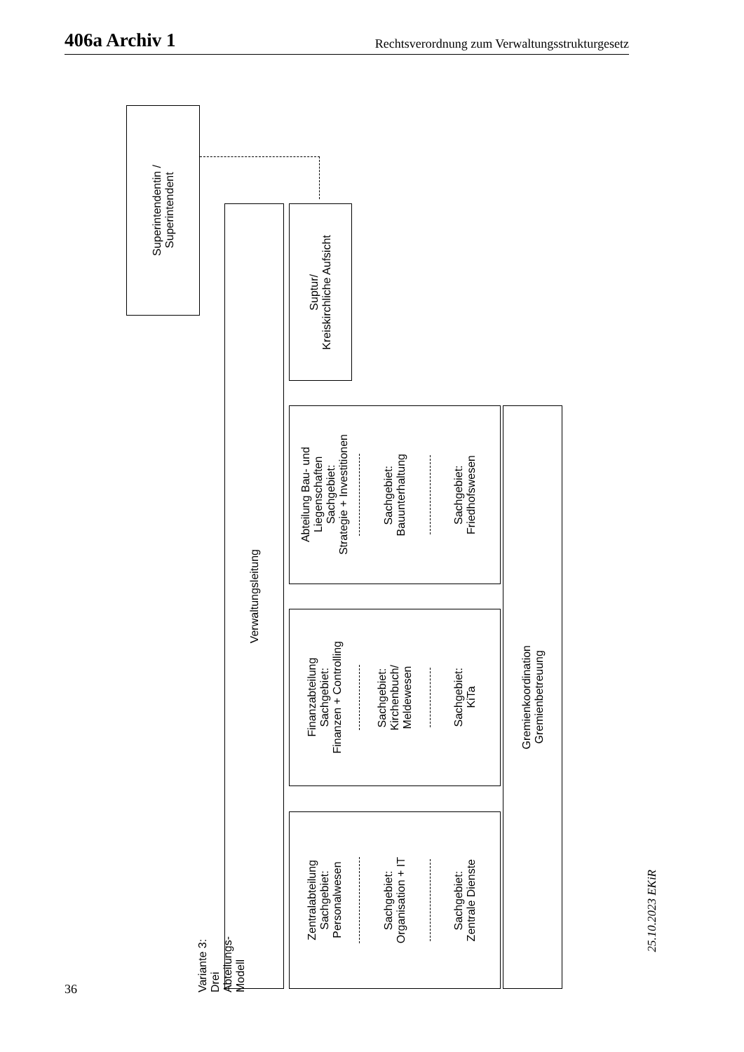406a Archiv 1 Rechtsverordnung zum Verwaltungsstrukturgesetz
Superintendentin /
Superintendent
Suptur/
Kreiskirchliche Aufsicht
Variante 3: Drei Abteilungs-Modell
Verwaltungsleitung
Abteilung Bau- und
Liegenschaften
Sachgebiet:
Strategie + Investitionen
Sachgebiet:
Bauunterhaltung
Sachgebiet:
Friedhofswesen
Finanzabteilung
Sachgebiet:
Finanzen + Controlling
Sachgebiet:
Kirchenbuch/
Meldewesen
Sachgebiet:
KiTa
Zentralabteilung
Sachgebiet:
Personalwesen
Sachgebiet:
Organisation + IT
Sachgebiet:
Zentrale Dienste
Gremienkoordination
Gremienbetreuung
36
25.10.2023 EKiR